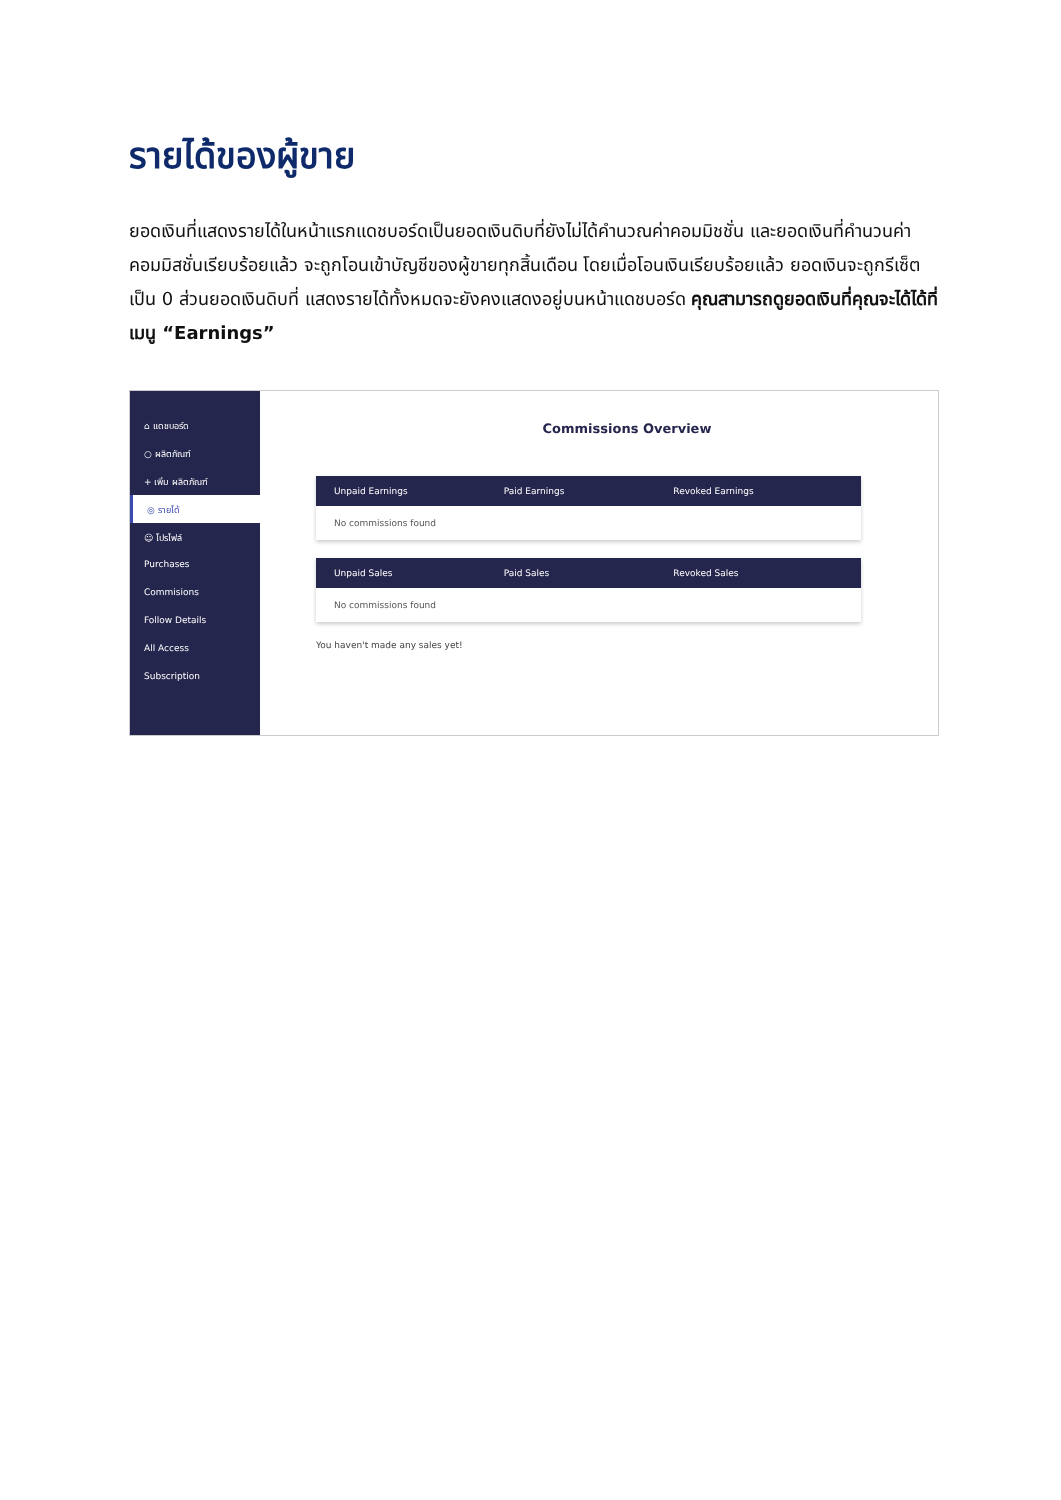รายได้ของผู้ขาย
ยอดเงินที่แสดงรายได้ในหน้าแรกแดชบอร์ดเป็นยอดเงินดิบที่ยังไม่ได้คำนวณค่าคอมมิชชั่น และยอดเงินที่คำนวนค่าคอมมิสชั่นเรียบร้อยแล้ว จะถูกโอนเข้าบัญชีของผู้ขายทุกสิ้นเดือน โดยเมื่อโอนเงินเรียบร้อยแล้ว ยอดเงินจะถูกรีเซ็ตเป็น 0 ส่วนยอดเงินดิบที่ แสดงรายได้ทั้งหมดจะยังคงแสดงอยู่บนหน้าแดชบอร์ด คุณสามารถดูยอดเงินที่คุณจะได้ได้ที่เมนู “Earnings”
⌂ แดชบอร์ด
○ ผลิตภัณฑ์
+ เพิ่ม ผลิตภัณฑ์
◎ รายได้
☺ โปรไฟล์
Purchases
Commisions
Follow Details
All Access
Subscription
Commissions Overview
Unpaid Earnings Paid Earnings Revoked Earnings
No commissions found
Unpaid Sales Paid Sales Revoked Sales
No commissions found
You haven't made any sales yet!